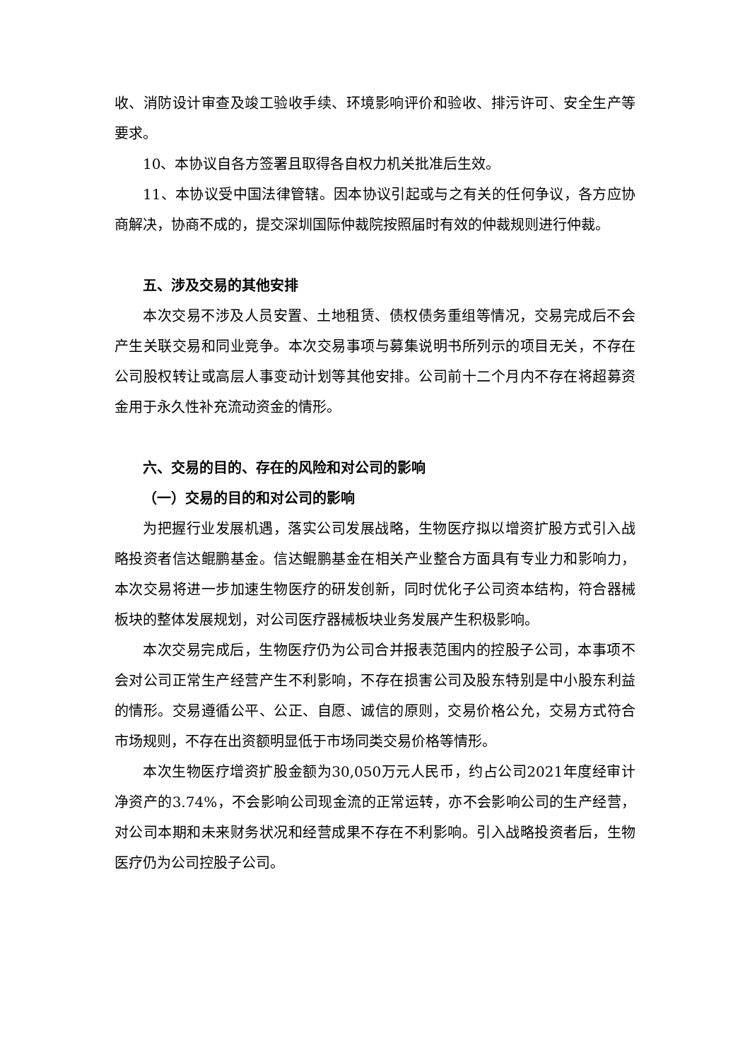收、消防设计审查及竣工验收手续、环境影响评价和验收、排污许可、安全生产等要求。
10、本协议自各方签署且取得各自权力机关批准后生效。
11、本协议受中国法律管辖。因本协议引起或与之有关的任何争议，各方应协商解决，协商不成的，提交深圳国际仲裁院按照届时有效的仲裁规则进行仲裁。
五、涉及交易的其他安排
本次交易不涉及人员安置、土地租赁、债权债务重组等情况，交易完成后不会产生关联交易和同业竞争。本次交易事项与募集说明书所列示的项目无关，不存在公司股权转让或高层人事变动计划等其他安排。公司前十二个月内不存在将超募资金用于永久性补充流动资金的情形。
六、交易的目的、存在的风险和对公司的影响
（一）交易的目的和对公司的影响
为把握行业发展机遇，落实公司发展战略，生物医疗拟以增资扩股方式引入战略投资者信达鲲鹏基金。信达鲲鹏基金在相关产业整合方面具有专业力和影响力，本次交易将进一步加速生物医疗的研发创新，同时优化子公司资本结构，符合器械板块的整体发展规划，对公司医疗器械板块业务发展产生积极影响。
本次交易完成后，生物医疗仍为公司合并报表范围内的控股子公司，本事项不会对公司正常生产经营产生不利影响，不存在损害公司及股东特别是中小股东利益的情形。交易遵循公平、公正、自愿、诚信的原则，交易价格公允，交易方式符合市场规则，不存在出资额明显低于市场同类交易价格等情形。
本次生物医疗增资扩股金额为30,050万元人民币，约占公司2021年度经审计净资产的3.74%，不会影响公司现金流的正常运转，亦不会影响公司的生产经营，对公司本期和未来财务状况和经营成果不存在不利影响。引入战略投资者后，生物医疗仍为公司控股子公司。